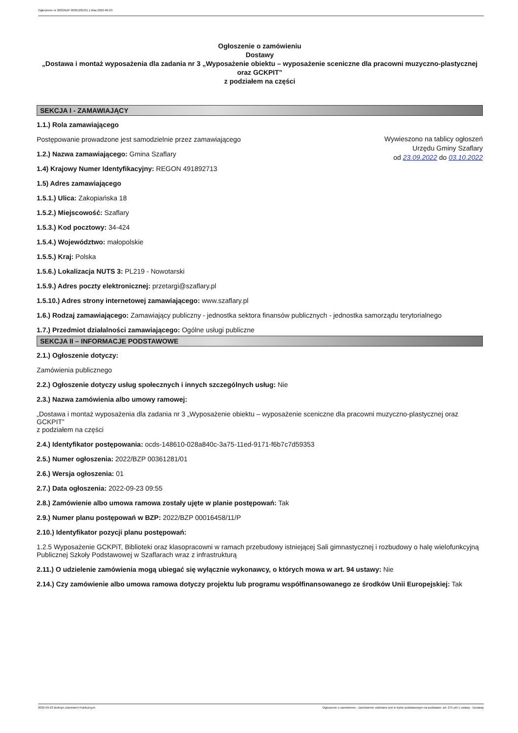Ogłoszenie nr 2022/BZP 00361281/01 z dnia 2022-09-23
Ogłoszenie o zamówieniu
Dostawy
„Dostawa i montaż wyposażenia dla zadania nr 3 „Wyposażenie obiektu – wyposażenie sceniczne dla pracowni muzyczno-plastycznej oraz GCKPIT”
z podziałem na części
SEKCJA I - ZAMAWIAJĄCY
1.1.) Rola zamawiającego
Wywieszono na tablicy ogłoszeń
Urzędu Gminy Szaflary
od 23.09.2022 do 03.10.2022
Postępowanie prowadzone jest samodzielnie przez zamawiającego
1.2.) Nazwa zamawiającego: Gmina Szaflary
1.4) Krajowy Numer Identyfikacyjny: REGON 491892713
1.5) Adres zamawiającego
1.5.1.) Ulica: Zakopiańska 18
1.5.2.) Miejscowość: Szaflary
1.5.3.) Kod pocztowy: 34-424
1.5.4.) Województwo: małopolskie
1.5.5.) Kraj: Polska
1.5.6.) Lokalizacja NUTS 3: PL219 - Nowotarski
1.5.9.) Adres poczty elektronicznej: przetargi@szaflary.pl
1.5.10.) Adres strony internetowej zamawiającego: www.szaflary.pl
1.6.) Rodzaj zamawiającego: Zamawiający publiczny - jednostka sektora finansów publicznych - jednostka samorządu terytorialnego
1.7.) Przedmiot działalności zamawiającego: Ogólne usługi publiczne
SEKCJA II – INFORMACJE PODSTAWOWE
2.1.) Ogłoszenie dotyczy:
Zamówienia publicznego
2.2.) Ogłoszenie dotyczy usług społecznych i innych szczególnych usług: Nie
2.3.) Nazwa zamówienia albo umowy ramowej:
„Dostawa i montaż wyposażenia dla zadania nr 3 „Wyposażenie obiektu – wyposażenie sceniczne dla pracowni muzyczno-plastycznej oraz GCKPIT”
z podziałem na części
2.4.) Identyfikator postępowania: ocds-148610-028a840c-3a75-11ed-9171-f6b7c7d59353
2.5.) Numer ogłoszenia: 2022/BZP 00361281/01
2.6.) Wersja ogłoszenia: 01
2.7.) Data ogłoszenia: 2022-09-23 09:55
2.8.) Zamówienie albo umowa ramowa zostały ujęte w planie postępowań: Tak
2.9.) Numer planu postępowań w BZP: 2022/BZP 00016458/11/P
2.10.) Identyfikator pozycji planu postępowań:
1.2.5 Wyposażenie GCKPiT, Biblioteki oraz klasopracowni w ramach przebudowy istniejącej Sali gimnastycznej i rozbudowy o halę wielofunkcyjną Publicznej Szkoły Podstawowej w Szaflarach wraz z infrastrukturą
2.11.) O udzielenie zamówienia mogą ubiegać się wyłącznie wykonawcy, o których mowa w art. 94 ustawy: Nie
2.14.) Czy zamówienie albo umowa ramowa dotyczy projektu lub programu współfinansowanego ze środków Unii Europejskiej: Tak
2022-09-23 Biuletyn Zamówień Publicznych Ogłoszenie o zamówieniu - Zamówienie udzielane jest w trybie podstawowym na podstawie: art. 275 pkt 1 ustawy - Dostawy